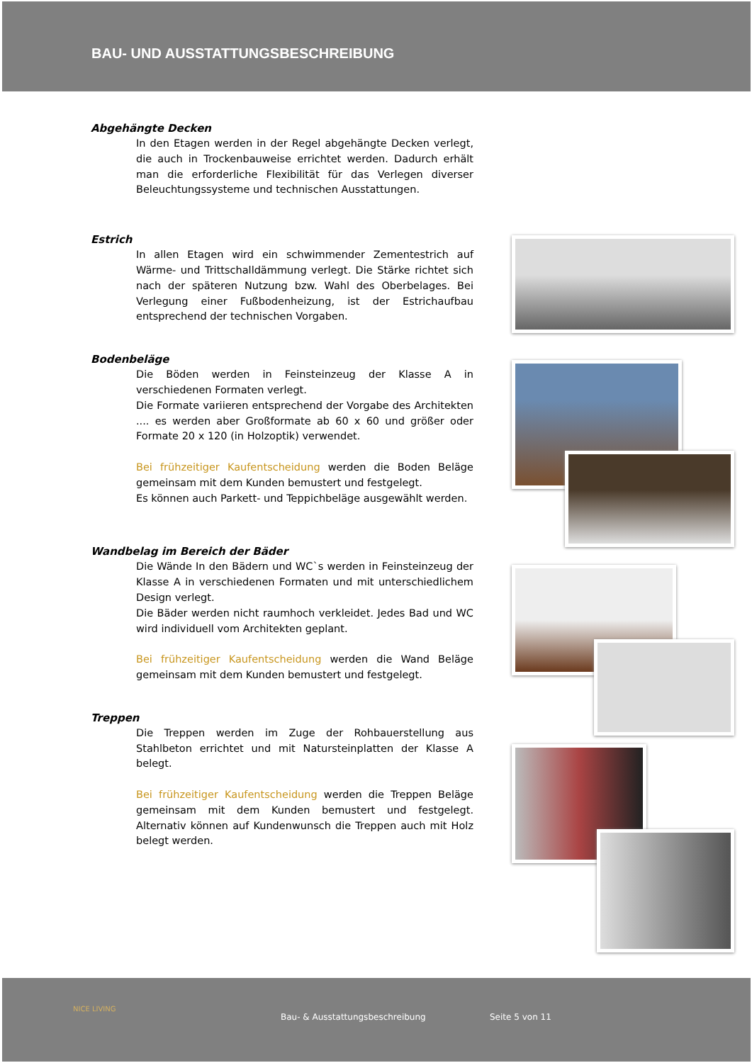BAU- UND AUSSTATTUNGSBESCHREIBUNG
Abgehängte Decken
In den Etagen werden in der Regel abgehängte Decken verlegt, die auch in Trockenbauweise errichtet werden. Dadurch erhält man die erforderliche Flexibilität für das Verlegen diverser Beleuchtungssysteme und technischen Ausstattungen.
Estrich
In allen Etagen wird ein schwimmender Zementestrich auf Wärme- und Trittschalldämmung verlegt. Die Stärke richtet sich nach der späteren Nutzung bzw. Wahl des Oberbelages. Bei Verlegung einer Fußbodenheizung, ist der Estrichaufbau entsprechend der technischen Vorgaben.
Bodenbeläge
Die Böden werden in Feinsteinzeug der Klasse A in verschiedenen Formaten verlegt.
Die Formate variieren entsprechend der Vorgabe des Architekten .... es werden aber Großformate ab 60 x 60 und größer oder Formate 20 x 120 (in Holzoptik) verwendet.
Bei frühzeitiger Kaufentscheidung werden die Boden Beläge gemeinsam mit dem Kunden bemustert und festgelegt.
Es können auch Parkett- und Teppichbeläge ausgewählt werden.
Wandbelag im Bereich der Bäder
Die Wände In den Bädern und WC`s werden in Feinsteinzeug der Klasse A in verschiedenen Formaten und mit unterschiedlichem Design verlegt.
Die Bäder werden nicht raumhoch verkleidet. Jedes Bad und WC wird individuell vom Architekten geplant.
Bei frühzeitiger Kaufentscheidung werden die Wand Beläge gemeinsam mit dem Kunden bemustert und festgelegt.
Treppen
Die Treppen werden im Zuge der Rohbauerstellung aus Stahlbeton errichtet und mit Natursteinplatten der Klasse A belegt.
Bei frühzeitiger Kaufentscheidung werden die Treppen Beläge gemeinsam mit dem Kunden bemustert und festgelegt. Alternativ können auf Kundenwunsch die Treppen auch mit Holz belegt werden.
NICE LIVING
Bau- & Ausstattungsbeschreibung Seite 5 von 11